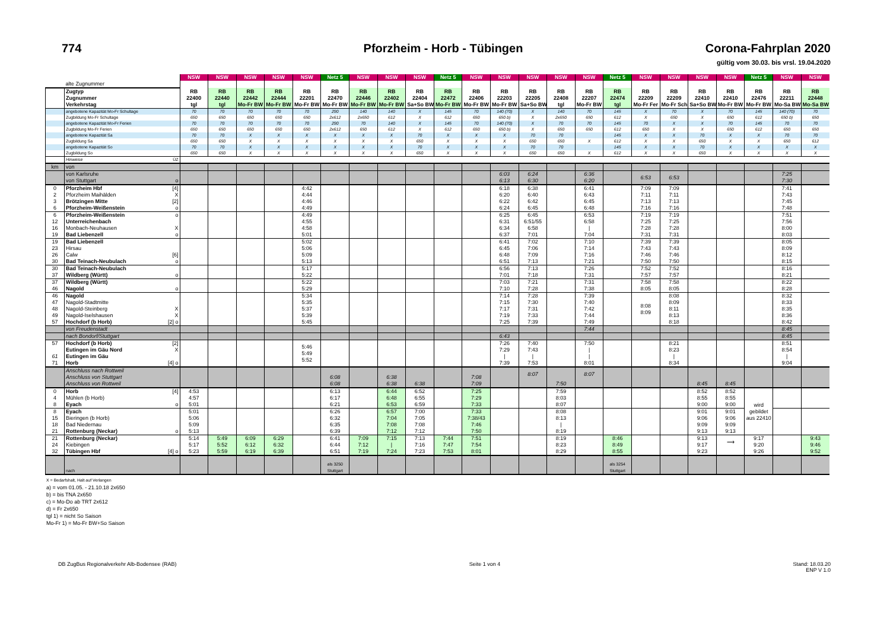774
Pforzheim - Horb - Tübingen
Corona-Fahrplan 2020
gültig vom 30.03. bis vrsl. 19.04.2020
| | | | NSW | NSW | NSW | NSW | NSW | Netz 5 | NSW | NSW | NSW | Netz 5 | NSW | NSW | NSW | NSW | NSW | Netz 5 | NSW | NSW | NSW | NSW | Netz 5 | NSW | NSW |
| | alte Zugnummer | | | | | | | | | | | | | | | | | | | | | | | | |
| | Zugtyp Zugnummer Verkehrstag | | RB 22400 tgl | RB 22440 tgl | RB 22442 Mo-Fr BW | RB 22444 Mo-Fr BW | RB 22201 Mo-Fr BW | RB 22470 Mo-Fr BW | RB 22446 Mo-Fr BW | RB 22402 Mo-Fr BW | RB 22404 Sa+So BW | RB 22472 Mo-Fr BW | RB 22406 Mo-Fr BW | RB 22203 Mo-Fr BW | RB 22205 Sa+So BW | RB 22408 tgl | RB 22207 Mo-Fr BW | RB 22474 tgl | RB 22209 Mo-Fr Fer | RB 22209 Mo-Fr Sch | RB 22410 Sa+So BW | RB 22410 Mo-Fr BW | RB 22476 Mo-Fr BW | RB 22211 Mo-Sa BW | RB 22448 Mo-Sa BW |
| | angebotene Kapazität Mo-Fr Schultage | | 70 | 70 | 70 | 70 | 70 | 290 | 140 | 140 | X | 145 | 70 | 140 (70) | X | 140 | 70 | 145 | X | 70 | X | 70 | 145 | 140 (70) | 70 |
| | Zugbildung Mo-Fr Schultage | | 650 | 650 | 650 | 650 | 650 | 2x612 | 2x650 | 612 | X | 612 | 650 | 650 b) | X | 2x650 | 650 | 612 | X | 650 | X | 650 | 612 | 650 b) | 650 |
| | angebotene Kapazität Mo-Fr Ferien | | 70 | 70 | 70 | 70 | 70 | 290 | 70 | 140 | X | 145 | 70 | 140 (70) | X | 70 | 70 | 145 | 70 | X | X | 70 | 145 | 70 | 70 |
| | Zugbildung Mo-Fr Ferien | | 650 | 650 | 650 | 650 | 650 | 2x612 | 650 | 612 | X | 612 | 650 | 650 b) | X | 650 | 650 | 612 | 650 | X | X | 650 | 612 | 650 | 650 |
| | angebotene Kapazität Sa | | 70 | 70 | X | X | X | X | X | X | 70 | X | X | X | 70 | 70 | | 145 | X | X | 70 | X | X | 70 | 70 |
| | Zugbildung Sa | | 650 | 650 | X | X | X | X | X | X | 650 | X | X | X | 650 | 650 | X | 612 | X | X | 650 | X | X | 650 | 612 |
| | angebotene Kapazität So | | 70 | 70 | X | X | X | X | X | X | 70 | X | X | X | 70 | 70 | | 145 | X | X | 70 | X | X | X | X |
| | Zugbildung So | | 650 | 650 | X | X | X | X | X | X | 650 | X | X | X | 650 | 650 | X | 612 | X | X | 650 | X | X | X | X |
| | Hinweise | ÜZ | | | | | | | | | | | | | | | | | | | | | | | |
| km | von | | | | | | | | | | | | | | | | | | | | | | | | |
| | von Karlsruhe von Stuttgart | o | | | | | | | | | | | | 6:03 6:13 | 6:24 6:30 | | 6:36 6:20 | | 6:53 | 6:53 | | | | 7:25 7:30 | |
| 0 2 3 6 | Pforzheim Hbf Pforzheim Maihälden Brötzingen Mitte Pforzheim-Weißenstein | [4] X [2] o | | | | | 4:42 4:44 4:46 4:49 | | | | | | | 6:18 6:20 6:22 6:24 | 6:38 6:40 6:42 6:45 | | 6:41 6:43 6:45 6:48 | | 7:09 7:11 7:13 7:16 | 7:09 7:11 7:13 7:16 | | | | 7:41 7:43 7:45 7:48 | |
| 6 12 16 19 | Pforzheim-Weißenstein Unterreichenbach Monbach-Neuhausen Bad Liebenzell | o X o | | | | | 4:49 4:55 4:58 5:01 | | | | | | | 6:25 6:31 6:34 6:37 | 6:45 6:51/55 6:58 7:01 | | 6:53 6:58 / 7:04 | | 7:19 7:25 7:28 7:31 | 7:19 7:25 7:28 7:31 | | | | 7:51 7:56 8:00 8:03 | |
| 19 23 26 30 | Bad Liebenzell Hirsau Calw Bad Teinach-Neubulach | [6] o | | | | | 5:02 5:06 5:09 5:13 | | | | | | | 6:41 6:45 6:48 6:51 | 7:02 7:06 7:09 7:13 | | 7:10 7:14 7:16 7:21 | | 7:39 7:43 7:46 7:50 | 7:39 7:43 7:46 7:50 | | | | 8:05 8:09 8:12 8:15 | |
| 30 37 | Bad Teinach-Neubulach Wildberg (Württ) | o | | | | | 5:17 5:22 | | | | | | | 6:56 7:01 | 7:13 7:18 | | 7:26 7:31 | | 7:52 7:57 | 7:52 7:57 | | | | 8:16 8:21 | |
| 37 46 | Wildberg (Württ) Nagold | o | | | | | 5:22 5:29 | | | | | | | 7:03 7:10 | 7:21 7:28 | | 7:31 7:38 | | 7:58 8:05 | 7:58 8:05 | | | | 8:22 8:28 | |
| 46 47 48 49 57 | Nagold Nagold-Stadtmitte Nagold-Steinberg Nagold-Iselshausen Hochdorf (b Horb) | X X [2] o | | | | | 5:34 5:35 5:37 5:39 5:45 | | | | | | | 7:14 7:15 7:17 7:19 7:25 | 7:28 7:30 7:31 7:33 7:39 | | 7:39 7:40 7:42 7:44 7:49 | | 8:08 8:09 | 8:08 8:09 8:11 8:13 8:18 | | | | 8:32 8:33 8:35 8:36 8:42 | |
| | von Freudenstadt | | | | | | | | | | | | | | | | 7:44 | | | | | | | 8:45 | |
| | nach Bondorf/Stuttgart | | | | | | | | | | | | | 6:43 | | | | | | | | | | 8:45 | |
| 57 61 71 | Hochdorf (b Horb) Eutingen im Gäu Nord Eutingen im Gäu Horb | [2] X [4] o | | | | | 5:46 5:49 5:52 | | | | | | | 7:26 7:29 / 7:39 | 7:40 7:43 / 7:53 | | 7:50 / / 8:01 | | | 8:21 8:23 / 8:34 | | | | 8:51 8:54 / 9:04 | |
| | Anschluss nach Rottweil Anschluss von Stuttgart Anschluss von Rottweil | | | | | | | 6:08 6:08 | | 6:38 6:38 | 6:38 | | 7:08 7:09 | | 8:07 | 7:50 | 8:07 | | | | 8:45 | 8:45 | | | |
| 0 4 8 | Horb Mühlen (b Horb) Eyach | [4] o | 4:53 4:57 5:01 | | | | | 6:13 6:17 6:21 | | 6:44 6:48 6:53 | 6:52 6:55 6:59 | | 7:25 7:29 7:33 | | | 7:59 8:03 8:07 | | | | | 8:52 8:55 9:00 | 8:52 8:55 9:00 | wird gebildet aus 22410 | | |
| 8 15 18 21 | Eyach Bieringen (b Horb) Bad Niedernau Rottenburg (Neckar) | o | 5:01 5:06 5:09 5:13 | | | | | 6:26 6:32 6:35 6:39 | | 6:57 7:04 7:08 7:12 | 7:00 7:05 7:08 7:12 | | 7:33 7:38/43 7:46 7:50 | | | 8:08 8:13 / 8:19 | | | | | 9:01 9:06 9:09 9:13 | 9:01 9:06 9:09 9:13 | | | |
| 21 24 32 | Rottenburg (Neckar) Kiebingen Tübingen Hbf | [4] o | 5:14 5:17 5:23 | 5:49 5:52 5:59 | 6:09 6:12 6:19 | 6:29 6:32 6:39 | | 6:41 6:44 6:51 | 7:09 7:12 7:19 | 7:15 / 7:24 | 7:13 7:16 7:23 | 7:44 7:47 7:53 | 7:51 7:54 8:01 | | | 8:19 8:23 8:29 | | 8:46 8:49 8:55 | | | 9:13 9:17 9:23 | ⟶ | 9:17 9:20 9:26 | | 9:43 9:46 9:52 |
| | nach | | | | | | | als 3250 Stuttgart | | | | | | | | | | als 3254 Stuttgart | | | | | | | |
X = Bedarfshalt, Halt auf Verlangen
a) = vom 01.05. - 21.10.18 2x650
b) = bis TNA 2x650
c) = Mo-Do ab TRT 2x612
d) = Fr 2x650
tgl 1) = nicht So Saison
Mo-Fr 1) = Mo-Fr BW+So Saison
DB ZugBus Regionalverkehr Alb-Bodensee (RAB)
Seite 1 von 4 Stand: 18.03.20
ENP V 1.0